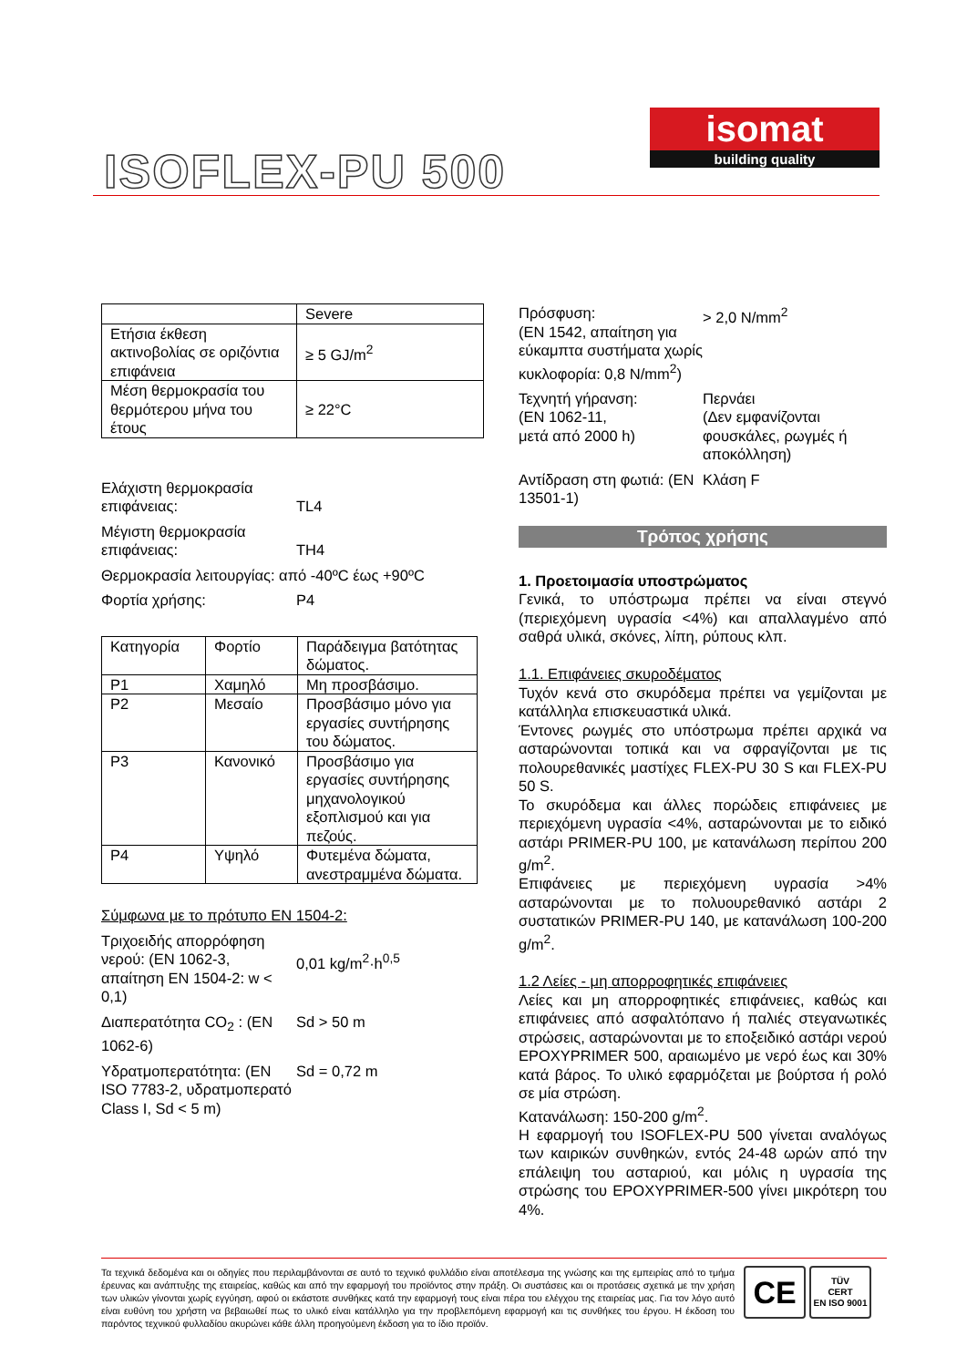ISOFLEX-PU 500
isomat
building quality
| | Severe |
| Ετήσια έκθεση ακτινοβολίας σε οριζόντια επιφάνεια | ≥ 5 GJ/m<sup>2</sup> |
| Μέση θερμοκρασία του θερμότερου μήνα του έτους | ≥ 22°C |
Ελάχιστη θερμοκρασία επιφάνειας:
TL4
Μέγιστη θερμοκρασία επιφάνειας:
TH4
Θερμοκρασία λειτουργίας: από -40ºC έως +90ºC
Φορτία χρήσης: P4
| Κατηγορία | Φορτίο | Παράδειγμα βατότητας δώματος. |
| P1 | Χαμηλό | Μη προσβάσιμο. |
| P2 | Μεσαίο | Προσβάσιμο μόνο για εργασίες συντήρησης του δώματος. |
| P3 | Κανονικό | Προσβάσιμο για εργασίες συντήρησης μηχανολογικού εξοπλισμού και για πεζούς. |
| P4 | Υψηλό | Φυτεμένα δώματα, ανεστραμμένα δώματα. |
Σύμφωνα με το πρότυπο EN 1504-2:
Τριχοειδής απορρόφηση νερού: (EN 1062-3, απαίτηση EN 1504-2: w < 0,1)
0,01 kg/m<sup>2</sup>·h<sup>0,5</sup>
Διαπερατότητα CO<sub>2</sub> : (EN 1062-6)
Sd > 50 m
Υδρατμοπερατότητα: (EN ISO 7783-2, υδρατμοπερατό Class I, Sd < 5 m)
Sd = 0,72 m
Πρόσφυση:
(EN 1542, απαίτηση για εύκαμπτα συστήματα χωρίς κυκλοφορία: 0,8 N/mm<sup>2</sup>)
> 2,0 N/mm<sup>2</sup>
Τεχνητή γήρανση:
(EN 1062-11,
μετά από 2000 h)
Περνάει
(Δεν εμφανίζονται φουσκάλες, ρωγμές ή αποκόλληση)
Αντίδραση στη φωτιά: (EN 13501-1)
Κλάση F
Τρόπος χρήσης
1. Προετοιμασία υποστρώματος
Γενικά, το υπόστρωμα πρέπει να είναι στεγνό (περιεχόμενη υγρασία <4%) και απαλλαγμένο από σαθρά υλικά, σκόνες, λίπη, ρύπους κλπ.
1.1. Επιφάνειες σκυροδέματος
Τυχόν κενά στο σκυρόδεμα πρέπει να γεμίζονται με κατάλληλα επισκευαστικά υλικά.
Έντονες ρωγμές στο υπόστρωμα πρέπει αρχικά να ασταρώνονται τοπικά και να σφραγίζονται με τις πολουρεθανικές μαστίχες FLEX-PU 30 S και FLEX-PU 50 S.
Το σκυρόδεμα και άλλες πορώδεις επιφάνειες με περιεχόμενη υγρασία <4%, ασταρώνονται με το ειδικό αστάρι PRIMER-PU 100, με κατανάλωση περίπου 200 g/m<sup>2</sup>.
Επιφάνειες με περιεχόμενη υγρασία >4% ασταρώνονται με το πολυουρεθανικό αστάρι 2 συστατικών PRIMER-PU 140, με κατανάλωση 100-200 g/m<sup>2</sup>.
1.2 Λείες - μη απορροφητικές επιφάνειες
Λείες και μη απορροφητικές επιφάνειες, καθώς και επιφάνειες από ασφαλτόπανο ή παλιές στεγανωτικές στρώσεις, ασταρώνονται με το εποξειδικό αστάρι νερού EPOXYPRIMER 500, αραιωμένο με νερό έως και 30% κατά βάρος. Το υλικό εφαρμόζεται με βούρτσα ή ρολό σε μία στρώση.
Κατανάλωση: 150-200 g/m<sup>2</sup>.
Η εφαρμογή του ISOFLEX-PU 500 γίνεται αναλόγως των καιρικών συνθηκών, εντός 24-48 ωρών από την επάλειψη του ασταριού, και μόλις η υγρασία της στρώσης του EPOXYPRIMER-500 γίνει μικρότερη του 4%.
Τα τεχνικά δεδομένα και οι οδηγίες που περιλαμβάνονται σε αυτό το τεχνικό φυλλάδιο είναι αποτέλεσμα της γνώσης και της εμπειρίας από το τμήμα έρευνας και ανάπτυξης της εταιρείας, καθώς και από την εφαρμογή του προϊόντος στην πράξη. Οι συστάσεις και οι προτάσεις σχετικά με την χρήση των υλικών γίνονται χωρίς εγγύηση, αφού οι εκάστοτε συνθήκες κατά την εφαρμογή τους είναι πέρα του ελέγχου της εταιρείας μας. Για τον λόγο αυτό είναι ευθύνη του χρήστη να βεβαιωθεί πως το υλικό είναι κατάλληλο για την προβλεπόμενη εφαρμογή και τις συνθήκες του έργου. Η έκδοση του παρόντος τεχνικού φυλλαδίου ακυρώνει κάθε άλλη προηγούμενη έκδοση για το ίδιο προϊόν.
CE
TÜV
CERT
EN ISO 9001